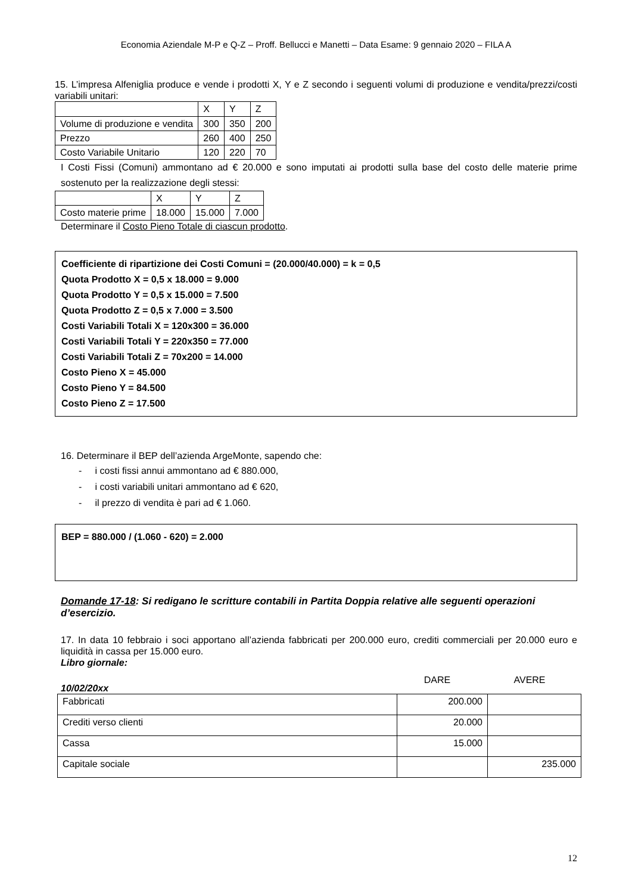Economia Aziendale M-P e Q-Z – Proff. Bellucci e Manetti – Data Esame: 9 gennaio 2020 – FILA A
15. L’impresa Alfeniglia produce e vende i prodotti X, Y e Z secondo i seguenti volumi di produzione e vendita/prezzi/costi variabili unitari:
| | X | Y | Z |
| Volume di produzione e vendita | 300 | 350 | 200 |
| Prezzo | 260 | 400 | 250 |
| Costo Variabile Unitario | 120 | 220 | 70 |
I Costi Fissi (Comuni) ammontano ad € 20.000 e sono imputati ai prodotti sulla base del costo delle materie prime sostenuto per la realizzazione degli stessi:
| | X | Y | Z |
| Costo materie prime | 18.000 | 15.000 | 7.000 |
Determinare il Costo Pieno Totale di ciascun prodotto.
Coefficiente di ripartizione dei Costi Comuni = (20.000/40.000) = k = 0,5
Quota Prodotto X = 0,5 x 18.000 = 9.000
Quota Prodotto Y = 0,5 x 15.000 = 7.500
Quota Prodotto Z = 0,5 x 7.000 = 3.500
Costi Variabili Totali X = 120x300 = 36.000
Costi Variabili Totali Y = 220x350 = 77.000
Costi Variabili Totali Z = 70x200 = 14.000
Costo Pieno X = 45.000
Costo Pieno Y = 84.500
Costo Pieno Z = 17.500
16. Determinare il BEP dell’azienda ArgeMonte, sapendo che:
- i costi fissi annui ammontano ad € 880.000,
- i costi variabili unitari ammontano ad € 620,
- il prezzo di vendita è pari ad € 1.060.
BEP = 880.000 / (1.060 - 620) = 2.000
Domande 17-18: Si redigano le scritture contabili in Partita Doppia relative alle seguenti operazioni d’esercizio.
17. In data 10 febbraio i soci apportano all’azienda fabbricati per 200.000 euro, crediti commerciali per 20.000 euro e liquidità in cassa per 15.000 euro.
Libro giornale:
10/02/20xx DARE AVERE
| Fabbricati | 200.000 | |
| Crediti verso clienti | 20.000 | |
| Cassa | 15.000 | |
| Capitale sociale | | 235.000 |
12